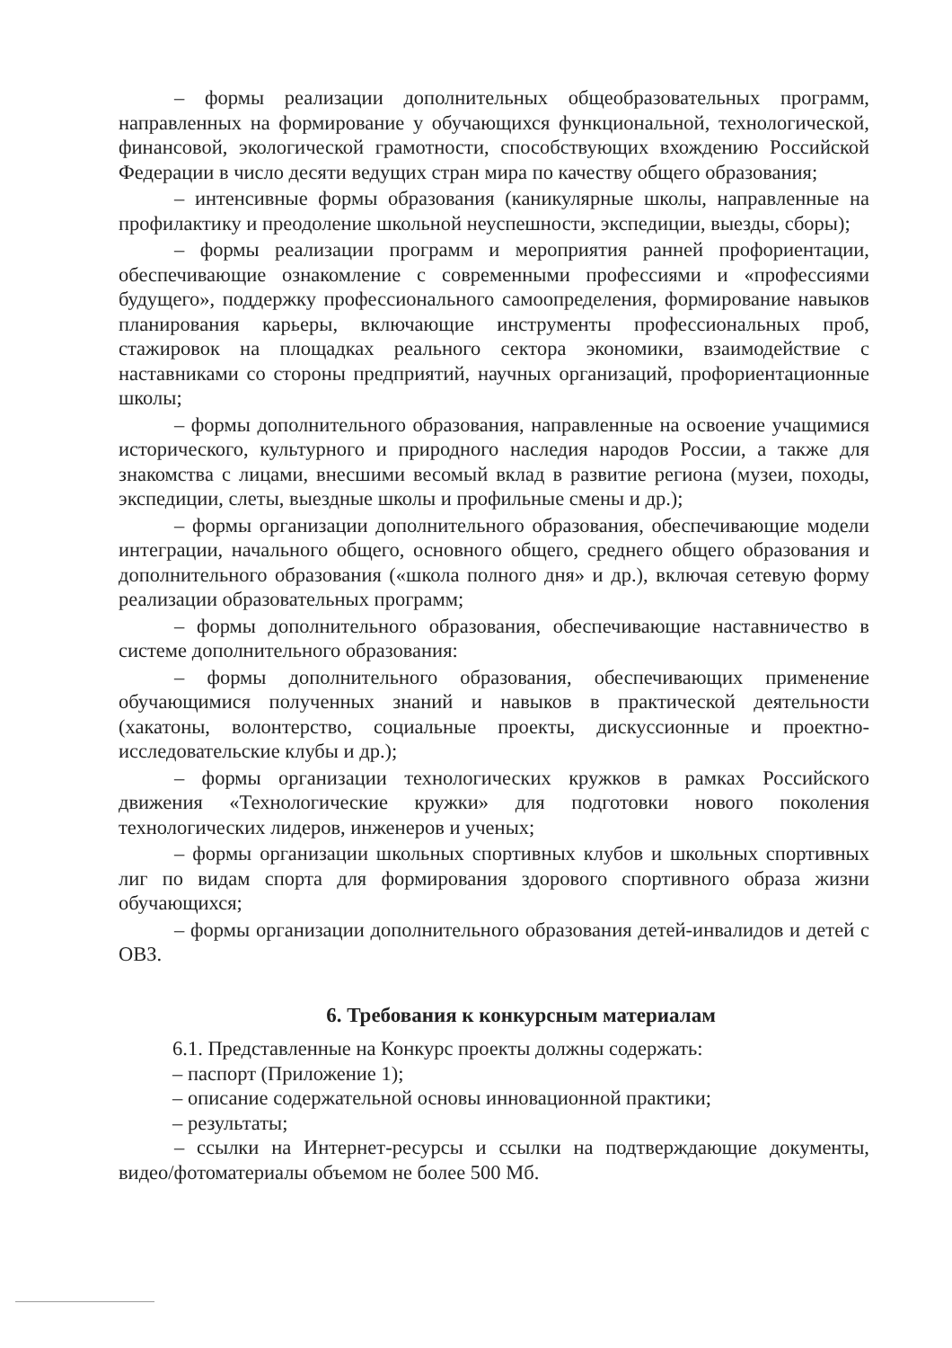– формы реализации дополнительных общеобразовательных программ, направленных на формирование у обучающихся функциональной, технологической, финансовой, экологической грамотности, способствующих вхождению Российской Федерации в число десяти ведущих стран мира по качеству общего образования;
– интенсивные формы образования (каникулярные школы, направленные на профилактику и преодоление школьной неуспешности, экспедиции, выезды, сборы);
– формы реализации программ и мероприятия ранней профориентации, обеспечивающие ознакомление с современными профессиями и «профессиями будущего», поддержку профессионального самоопределения, формирование навыков планирования карьеры, включающие инструменты профессиональных проб, стажировок на площадках реального сектора экономики, взаимодействие с наставниками со стороны предприятий, научных организаций, профориентационные школы;
– формы дополнительного образования, направленные на освоение учащимися исторического, культурного и природного наследия народов России, а также для знакомства с лицами, внесшими весомый вклад в развитие региона (музеи, походы, экспедиции, слеты, выездные школы и профильные смены и др.);
– формы организации дополнительного образования, обеспечивающие модели интеграции, начального общего, основного общего, среднего общего образования и дополнительного образования («школа полного дня» и др.), включая сетевую форму реализации образовательных программ;
– формы дополнительного образования, обеспечивающие наставничество в системе дополнительного образования:
– формы дополнительного образования, обеспечивающих применение обучающимися полученных знаний и навыков в практической деятельности (хакатоны, волонтерство, социальные проекты, дискуссионные и проектно-исследовательские клубы и др.);
– формы организации технологических кружков в рамках Российского движения «Технологические кружки» для подготовки нового поколения технологических лидеров, инженеров и ученых;
– формы организации школьных спортивных клубов и школьных спортивных лиг по видам спорта для формирования здорового спортивного образа жизни обучающихся;
– формы организации дополнительного образования детей-инвалидов и детей с ОВЗ.
6. Требования к конкурсным материалам
6.1. Представленные на Конкурс проекты должны содержать:
– паспорт (Приложение 1);
– описание содержательной основы инновационной практики;
– результаты;
– ссылки на Интернет-ресурсы и ссылки на подтверждающие документы, видео/фотоматериалы объемом не более 500 Мб.